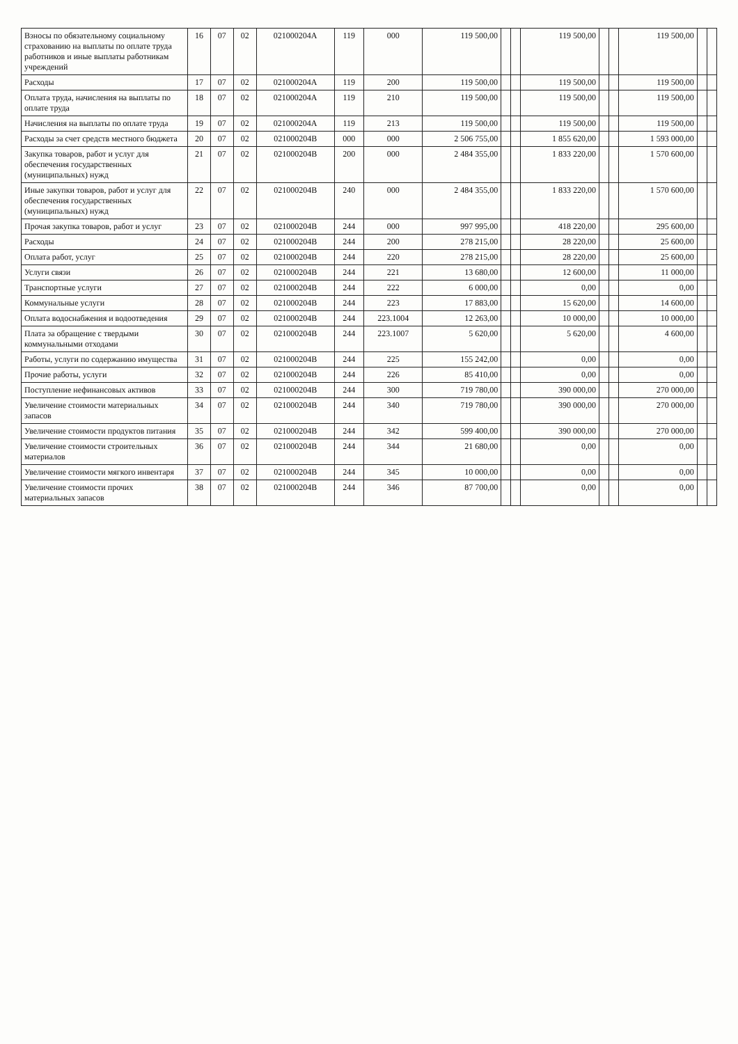| Взносы по обязательному социальному страхованию на выплаты по оплате труда работников и иные выплаты работникам учреждений | 16 | 07 | 02 | 021000204А | 119 | 000 | 119 500,00 | | | 119 500,00 | | | 119 500,00 | | |
| Расходы | 17 | 07 | 02 | 021000204А | 119 | 200 | 119 500,00 | | | 119 500,00 | | | 119 500,00 | | |
| Оплата труда, начисления на выплаты по оплате труда | 18 | 07 | 02 | 021000204А | 119 | 210 | 119 500,00 | | | 119 500,00 | | | 119 500,00 | | |
| Начисления на выплаты по оплате труда | 19 | 07 | 02 | 021000204А | 119 | 213 | 119 500,00 | | | 119 500,00 | | | 119 500,00 | | |
| Расходы за счет средств местного бюджета | 20 | 07 | 02 | 021000204В | 000 | 000 | 2 506 755,00 | | | 1 855 620,00 | | | 1 593 000,00 | | |
| Закупка товаров, работ и услуг для обеспечения государственных (муниципальных) нужд | 21 | 07 | 02 | 021000204В | 200 | 000 | 2 484 355,00 | | | 1 833 220,00 | | | 1 570 600,00 | | |
| Иные закупки товаров, работ и услуг для обеспечения государственных (муниципальных) нужд | 22 | 07 | 02 | 021000204В | 240 | 000 | 2 484 355,00 | | | 1 833 220,00 | | | 1 570 600,00 | | |
| Прочая закупка товаров, работ и услуг | 23 | 07 | 02 | 021000204В | 244 | 000 | 997 995,00 | | | 418 220,00 | | | 295 600,00 | | |
| Расходы | 24 | 07 | 02 | 021000204В | 244 | 200 | 278 215,00 | | | 28 220,00 | | | 25 600,00 | | |
| Оплата работ, услуг | 25 | 07 | 02 | 021000204В | 244 | 220 | 278 215,00 | | | 28 220,00 | | | 25 600,00 | | |
| Услуги связи | 26 | 07 | 02 | 021000204В | 244 | 221 | 13 680,00 | | | 12 600,00 | | | 11 000,00 | | |
| Транспортные услуги | 27 | 07 | 02 | 021000204В | 244 | 222 | 6 000,00 | | | 0,00 | | | 0,00 | | |
| Коммунальные услуги | 28 | 07 | 02 | 021000204В | 244 | 223 | 17 883,00 | | | 15 620,00 | | | 14 600,00 | | |
| Оплата водоснабжения и водоотведения | 29 | 07 | 02 | 021000204В | 244 | 223.1004 | 12 263,00 | | | 10 000,00 | | | 10 000,00 | | |
| Плата за обращение с твердыми коммунальными отходами | 30 | 07 | 02 | 021000204В | 244 | 223.1007 | 5 620,00 | | | 5 620,00 | | | 4 600,00 | | |
| Работы, услуги по содержанию имущества | 31 | 07 | 02 | 021000204В | 244 | 225 | 155 242,00 | | | 0,00 | | | 0,00 | | |
| Прочие работы, услуги | 32 | 07 | 02 | 021000204В | 244 | 226 | 85 410,00 | | | 0,00 | | | 0,00 | | |
| Поступление нефинансовых активов | 33 | 07 | 02 | 021000204В | 244 | 300 | 719 780,00 | | | 390 000,00 | | | 270 000,00 | | |
| Увеличение стоимости материальных запасов | 34 | 07 | 02 | 021000204В | 244 | 340 | 719 780,00 | | | 390 000,00 | | | 270 000,00 | | |
| Увеличение стоимости продуктов питания | 35 | 07 | 02 | 021000204В | 244 | 342 | 599 400,00 | | | 390 000,00 | | | 270 000,00 | | |
| Увеличение стоимости строительных материалов | 36 | 07 | 02 | 021000204В | 244 | 344 | 21 680,00 | | | 0,00 | | | 0,00 | | |
| Увеличение стоимости мягкого инвентаря | 37 | 07 | 02 | 021000204В | 244 | 345 | 10 000,00 | | | 0,00 | | | 0,00 | | |
| Увеличение стоимости прочих материальных запасов | 38 | 07 | 02 | 021000204В | 244 | 346 | 87 700,00 | | | 0,00 | | | 0,00 | | |